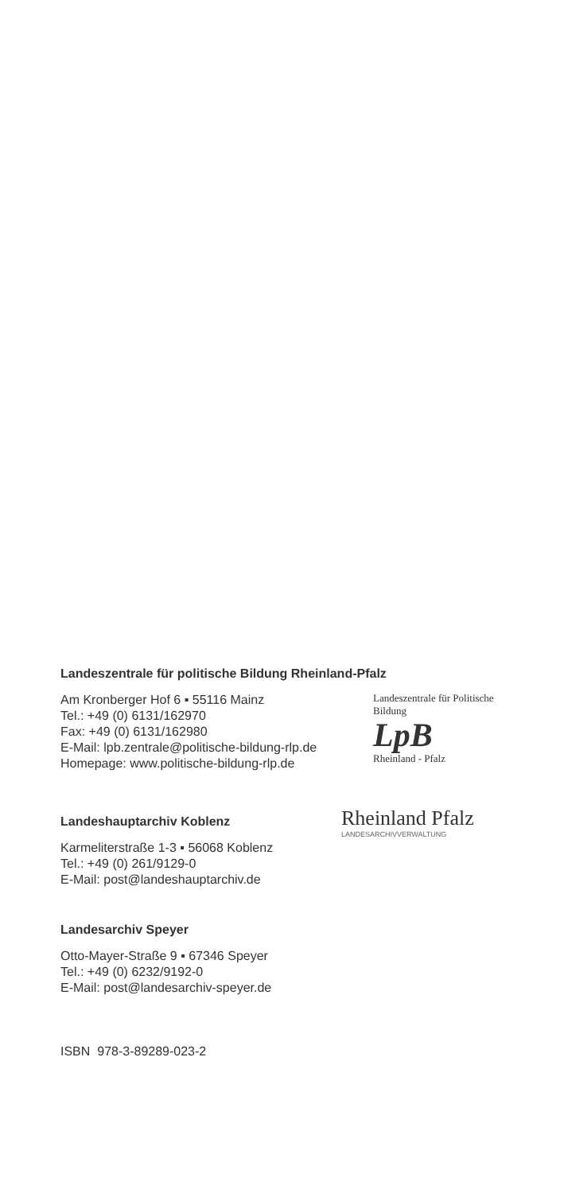Landeszentrale für politische Bildung Rheinland-Pfalz
Am Kronberger Hof 6 ▪ 55116 Mainz
Tel.: +49 (0) 6131/162970
Fax: +49 (0) 6131/162980
E-Mail: lpb.zentrale@politische-bildung-rlp.de
Homepage: www.politische-bildung-rlp.de
Landeszentrale für Politische Bildung
LpB
Rheinland - Pfalz
Landeshauptarchiv Koblenz
Karmeliterstraße 1-3 ▪ 56068 Koblenz
Tel.: +49 (0) 261/9129-0
E-Mail: post@landeshauptarchiv.de
Rheinland Pfalz
LANDESARCHIVVERWALTUNG
Landesarchiv Speyer
Otto-Mayer-Straße 9 ▪ 67346 Speyer
Tel.: +49 (0) 6232/9192-0
E-Mail: post@landesarchiv-speyer.de
ISBN 978-3-89289-023-2